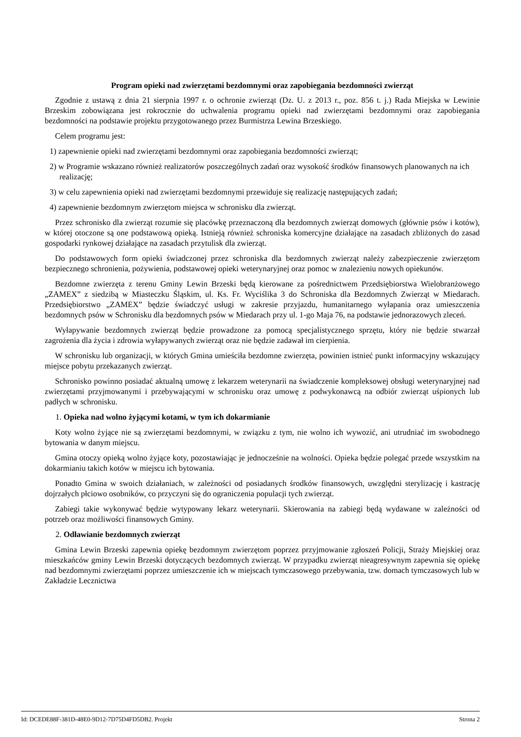Program opieki nad zwierzętami bezdomnymi oraz zapobiegania bezdomności zwierząt
Zgodnie z ustawą z dnia 21 sierpnia 1997 r. o ochronie zwierząt (Dz. U. z 2013 r., poz. 856 t. j.) Rada Miejska w Lewinie Brzeskim zobowiązana jest rokrocznie do uchwalenia programu opieki nad zwierzętami bezdomnymi oraz zapobiegania bezdomności na podstawie projektu przygotowanego przez Burmistrza Lewina Brzeskiego.
Celem programu jest:
1) zapewnienie opieki nad zwierzętami bezdomnymi oraz zapobiegania bezdomności zwierząt;
2) w Programie wskazano również realizatorów poszczególnych zadań oraz wysokość środków finansowych planowanych na ich realizację;
3) w celu zapewnienia opieki nad zwierzętami bezdomnymi przewiduje się realizację następujących zadań;
4) zapewnienie bezdomnym zwierzętom miejsca w schronisku dla zwierząt.
Przez schronisko dla zwierząt rozumie się placówkę przeznaczoną dla bezdomnych zwierząt domowych (głównie psów i kotów), w której otoczone są one podstawową opieką. Istnieją również schroniska komercyjne działające na zasadach zbliżonych do zasad gospodarki rynkowej działające na zasadach przytulisk dla zwierząt.
Do podstawowych form opieki świadczonej przez schroniska dla bezdomnych zwierząt należy zabezpieczenie zwierzętom bezpiecznego schronienia, pożywienia, podstawowej opieki weterynaryjnej oraz pomoc w znalezieniu nowych opiekunów.
Bezdomne zwierzęta z terenu Gminy Lewin Brzeski będą kierowane za pośrednictwem Przedsiębiorstwa Wielobranżowego „ZAMEX” z siedzibą w Miasteczku Śląskim, ul. Ks. Fr. Wyciślika 3 do Schroniska dla Bezdomnych Zwierząt w Miedarach. Przedsiębiorstwo „ZAMEX” będzie świadczyć usługi w zakresie przyjazdu, humanitarnego wyłapania oraz umieszczenia bezdomnych psów w Schronisku dla bezdomnych psów w Miedarach przy ul. 1-go Maja 76, na podstawie jednorazowych zleceń.
Wyłapywanie bezdomnych zwierząt będzie prowadzone za pomocą specjalistycznego sprzętu, który nie będzie stwarzał zagrożenia dla życia i zdrowia wyłapywanych zwierząt oraz nie będzie zadawał im cierpienia.
W schronisku lub organizacji, w których Gmina umieściła bezdomne zwierzęta, powinien istnieć punkt informacyjny wskazujący miejsce pobytu przekazanych zwierząt.
Schronisko powinno posiadać aktualną umowę z lekarzem weterynarii na świadczenie kompleksowej obsługi weterynaryjnej nad zwierzętami przyjmowanymi i przebywającymi w schronisku oraz umowę z podwykonawcą na odbiór zwierząt uśpionych lub padłych w schronisku.
1. Opieka nad wolno żyjącymi kotami, w tym ich dokarmianie
Koty wolno żyjące nie są zwierzętami bezdomnymi, w związku z tym, nie wolno ich wywozić, ani utrudniać im swobodnego bytowania w danym miejscu.
Gmina otoczy opieką wolno żyjące koty, pozostawiając je jednocześnie na wolności. Opieka będzie polegać przede wszystkim na dokarmianiu takich kotów w miejscu ich bytowania.
Ponadto Gmina w swoich działaniach, w zależności od posiadanych środków finansowych, uwzględni sterylizację i kastrację dojrzałych płciowo osobników, co przyczyni się do ograniczenia populacji tych zwierząt.
Zabiegi takie wykonywać będzie wytypowany lekarz weterynarii. Skierowania na zabiegi będą wydawane w zależności od potrzeb oraz możliwości finansowych Gminy.
2. Odławianie bezdomnych zwierząt
Gmina Lewin Brzeski zapewnia opiekę bezdomnym zwierzętom poprzez przyjmowanie zgłoszeń Policji, Straży Miejskiej oraz mieszkańców gminy Lewin Brzeski dotyczących bezdomnych zwierząt. W przypadku zwierząt nieagresywnym zapewnia się opiekę nad bezdomnymi zwierzętami poprzez umieszczenie ich w miejscach tymczasowego przebywania, tzw. domach tymczasowych lub w Zakładzie Lecznictwa
Id: DCEDE88F-381D-48E0-9D12-7D75D4FD5DB2. Projekt Strona 2